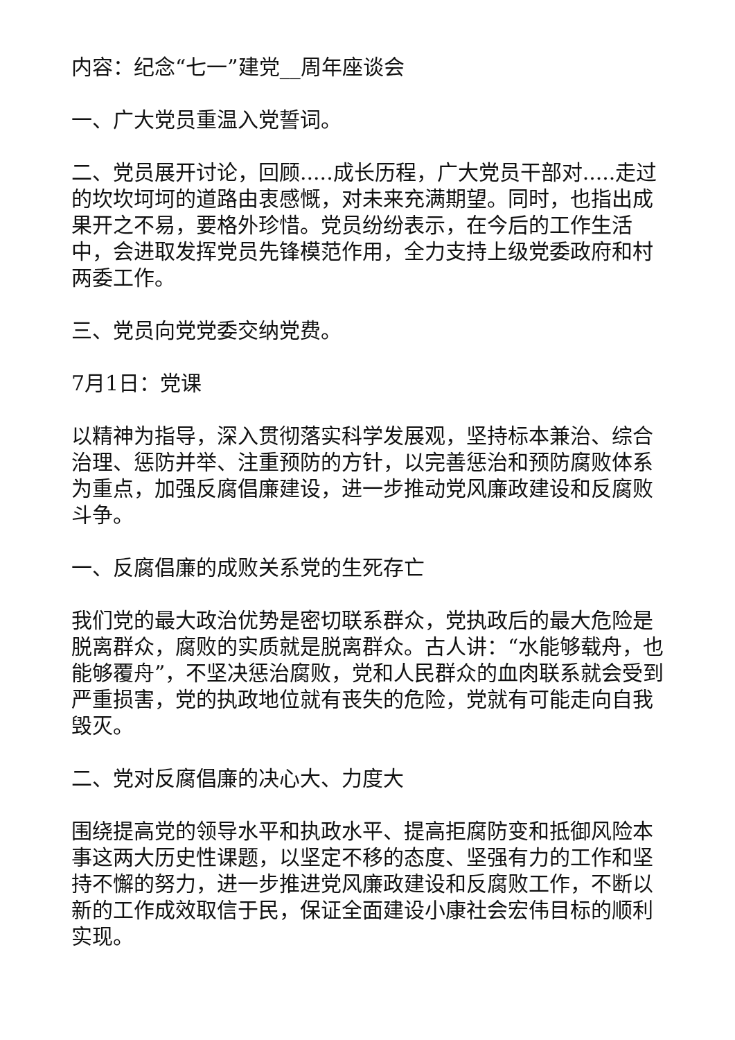内容：纪念“七一”建党__周年座谈会
一、广大党员重温入党誓词。
二、党员展开讨论，回顾.....成长历程，广大党员干部对.....走过的坎坎坷坷的道路由衷感慨，对未来充满期望。同时，也指出成果开之不易，要格外珍惜。党员纷纷表示，在今后的工作生活中，会进取发挥党员先锋模范作用，全力支持上级党委政府和村两委工作。
三、党员向党党委交纳党费。
7月1日：党课
以精神为指导，深入贯彻落实科学发展观，坚持标本兼治、综合治理、惩防并举、注重预防的方针，以完善惩治和预防腐败体系为重点，加强反腐倡廉建设，进一步推动党风廉政建设和反腐败斗争。
一、反腐倡廉的成败关系党的生死存亡
我们党的最大政治优势是密切联系群众，党执政后的最大危险是脱离群众，腐败的实质就是脱离群众。古人讲：“水能够载舟，也能够覆舟”，不坚决惩治腐败，党和人民群众的血肉联系就会受到严重损害，党的执政地位就有丧失的危险，党就有可能走向自我毁灭。
二、党对反腐倡廉的决心大、力度大
围绕提高党的领导水平和执政水平、提高拒腐防变和抵御风险本事这两大历史性课题，以坚定不移的态度、坚强有力的工作和坚持不懈的努力，进一步推进党风廉政建设和反腐败工作，不断以新的工作成效取信于民，保证全面建设小康社会宏伟目标的顺利实现。